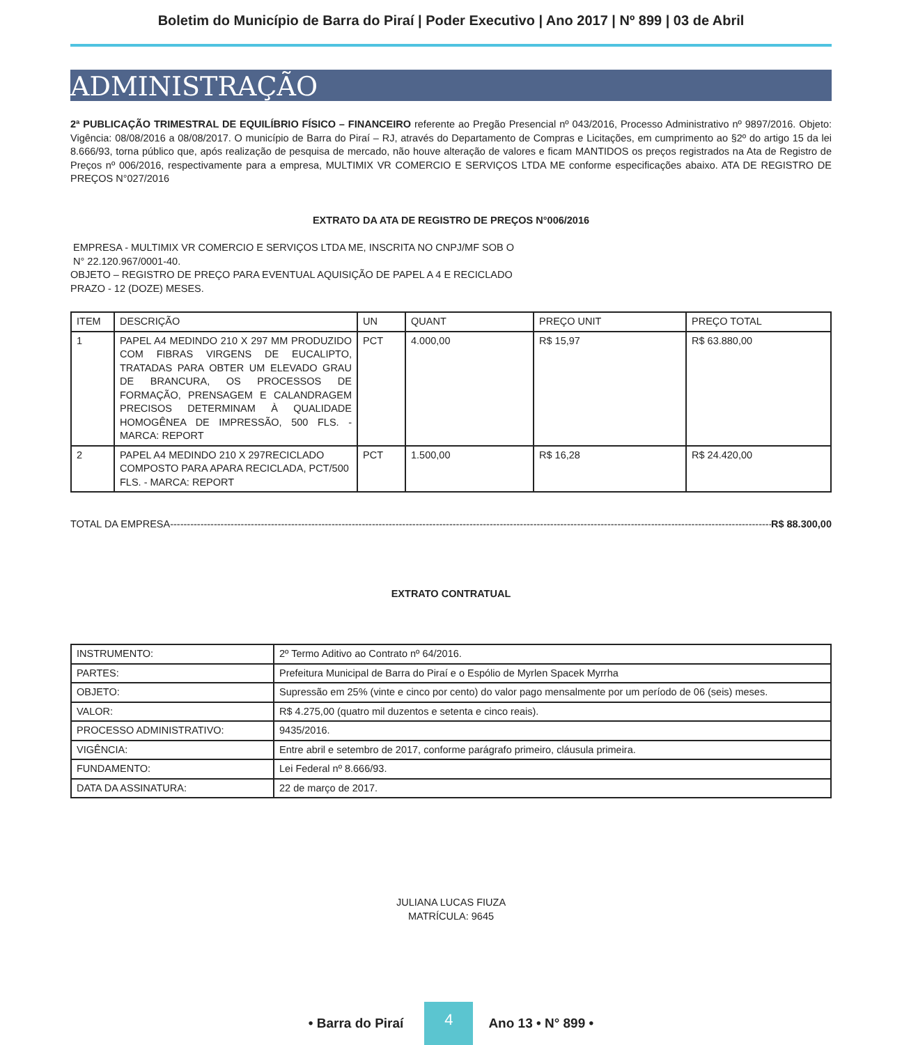Boletim do Município de Barra do Piraí | Poder Executivo | Ano 2017 | Nº 899 | 03 de Abril
ADMINISTRAÇÃO
2ª PUBLICAÇÃO TRIMESTRAL DE EQUILÍBRIO FÍSICO – FINANCEIRO referente ao Pregão Presencial nº 043/2016, Processo Administrativo nº 9897/2016. Objeto: Vigência: 08/08/2016 a 08/08/2017. O município de Barra do Piraí – RJ, através do Departamento de Compras e Licitações, em cumprimento ao §2º do artigo 15 da lei 8.666/93, torna público que, após realização de pesquisa de mercado, não houve alteração de valores e ficam MANTIDOS os preços registrados na Ata de Registro de Preços nº 006/2016, respectivamente para a empresa, MULTIMIX VR COMERCIO E SERVIÇOS LTDA ME conforme especificações abaixo. ATA DE REGISTRO DE PREÇOS N°027/2016
EXTRATO DA ATA DE REGISTRO DE PREÇOS N°006/2016
EMPRESA - MULTIMIX VR COMERCIO E SERVIÇOS LTDA ME, INSCRITA NO CNPJ/MF SOB O
N° 22.120.967/0001-40.
OBJETO – REGISTRO DE PREÇO PARA EVENTUAL AQUISIÇÃO DE PAPEL A 4 E RECICLADO
PRAZO - 12 (DOZE) MESES.
| ITEM | DESCRIÇÃO | UN | QUANT | PREÇO UNIT | PREÇO TOTAL |
| 1 | PAPEL A4 MEDINDO 210 X 297 MM PRODUZIDO COM FIBRAS VIRGENS DE EUCALIPTO, TRATADAS PARA OBTER UM ELEVADO GRAU DE BRANCURA, OS PROCESSOS DE FORMAÇÃO, PRENSAGEM E CALANDRAGEM PRECISOS DETERMINAM À QUALIDADE HOMOGÊNEA DE IMPRESSÃO, 500 FLS. - MARCA: REPORT | PCT | 4.000,00 | R$ 15,97 | R$ 63.880,00 |
| 2 | PAPEL A4 MEDINDO 210 X 297RECICLADO COMPOSTO PARA APARA RECICLADA, PCT/500 FLS. - MARCA: REPORT | PCT | 1.500,00 | R$ 16,28 | R$ 24.420,00 |
TOTAL DA EMPRESA ------------------------------------------------------------------------------------------------------------------------------------------------------------------------------------ R$ 88.300,00
EXTRATO CONTRATUAL
| INSTRUMENTO: | 2º Termo Aditivo ao Contrato nº 64/2016. |
| PARTES: | Prefeitura Municipal de Barra do Piraí e o Espólio de Myrlen Spacek Myrrha |
| OBJETO: | Supressão em 25% (vinte e cinco por cento) do valor pago mensalmente por um período de 06 (seis) meses. |
| VALOR: | R$ 4.275,00 (quatro mil duzentos e setenta e cinco reais). |
| PROCESSO ADMINISTRATIVO: | 9435/2016. |
| VIGÊNCIA: | Entre abril e setembro de 2017, conforme parágrafo primeiro, cláusula primeira. |
| FUNDAMENTO: | Lei Federal nº 8.666/93. |
| DATA DA ASSINATURA: | 22 de março de 2017. |
JULIANA LUCAS FIUZA
MATRÍCULA: 9645
• Barra do Piraí 4 Ano 13 • N° 899 •